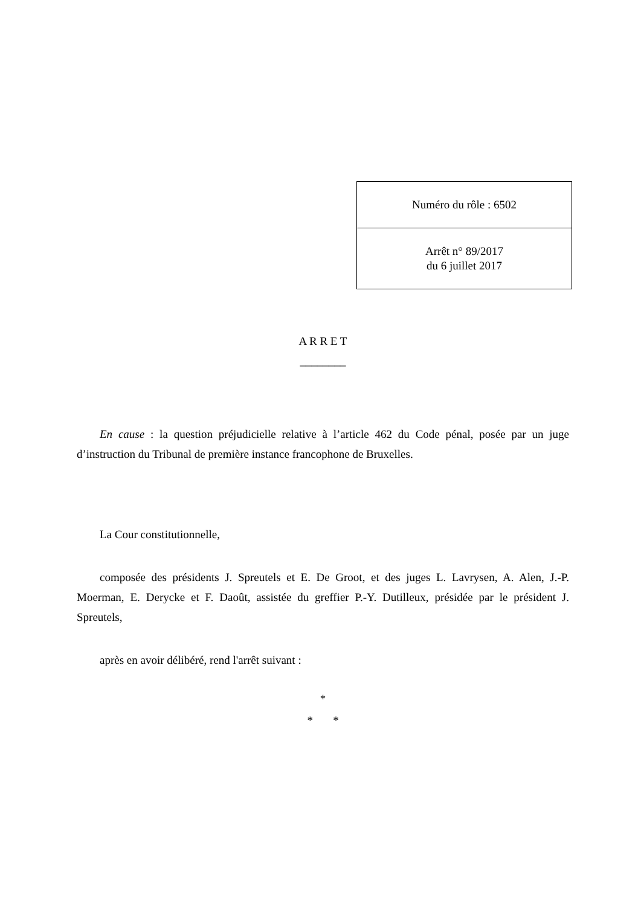| Numéro du rôle : 6502 |
| Arrêt n° 89/2017 du 6 juillet 2017 |
A R R E T
________
En cause : la question préjudicielle relative à l’article 462 du Code pénal, posée par un juge d’instruction du Tribunal de première instance francophone de Bruxelles.
La Cour constitutionnelle,
composée des présidents J. Spreutels et E. De Groot, et des juges L. Lavrysen, A. Alen, J.-P. Moerman, E. Derycke et F. Daoût, assistée du greffier P.-Y. Dutilleux, présidée par le président J. Spreutels,
après en avoir délibéré, rend l'arrêt suivant :
*
* *